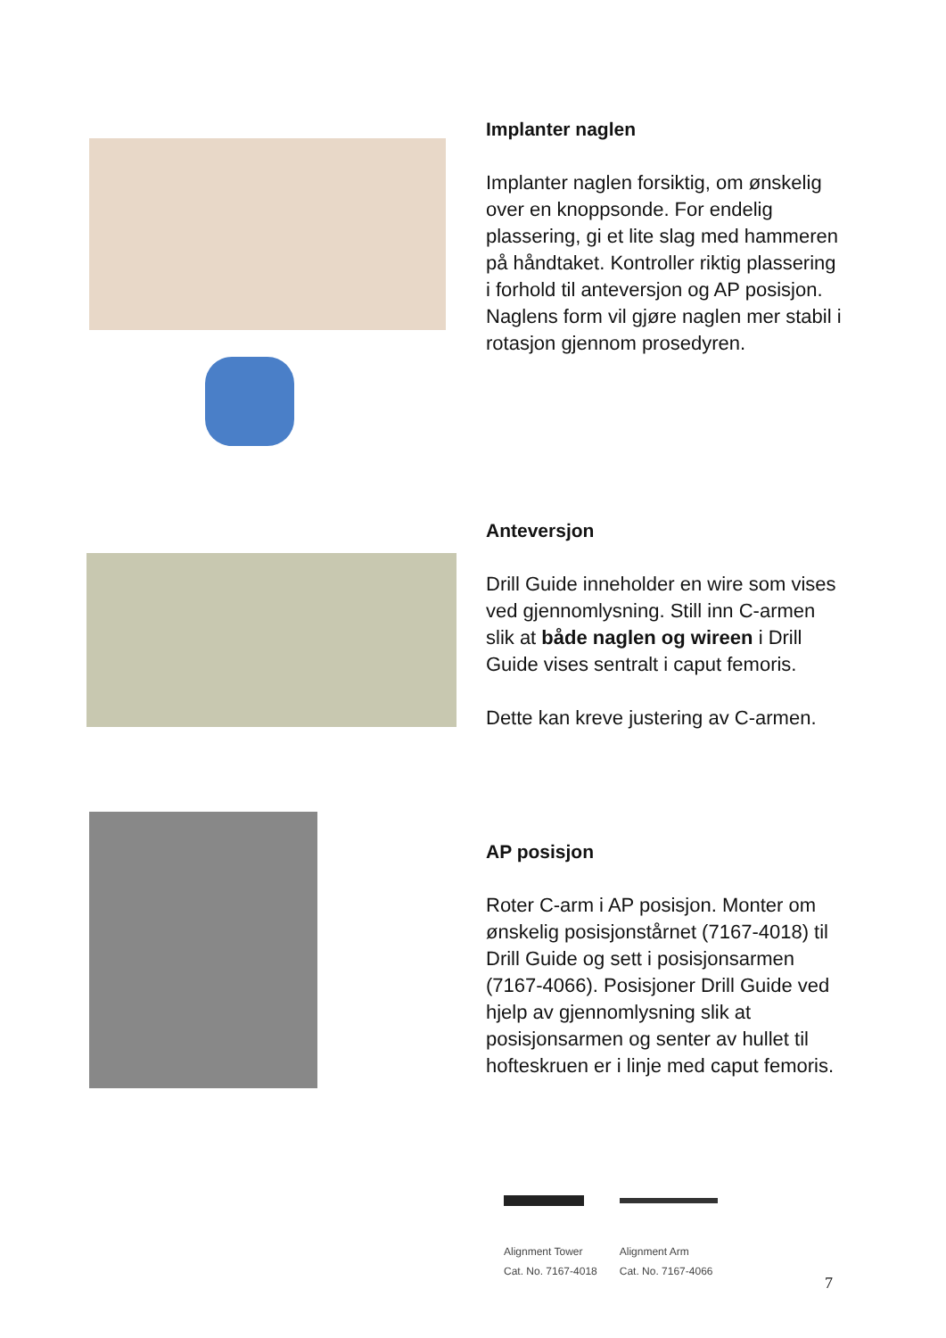Implanter naglen
Implanter naglen forsiktig, om ønskelig over en knoppsonde. For endelig plassering, gi et lite slag med hammeren på håndtaket. Kontroller riktig plassering i forhold til anteversjon og AP posisjon. Naglens form vil gjøre naglen mer stabil i rotasjon gjennom prosedyren.
Anteversjon
Drill Guide inneholder en wire som vises ved gjennomlysning. Still inn C-armen slik at både naglen og wireen i Drill Guide vises sentralt i caput femoris.
Dette kan kreve justering av C-armen.
AP posisjon
Roter C-arm i AP posisjon. Monter om ønskelig posisjonstårnet (7167-4018) til Drill Guide og sett i posisjonsarmen (7167-4066). Posisjoner Drill Guide ved hjelp av gjennomlysning slik at posisjonsarmen og senter av hullet til hofteskruen er i linje med caput femoris.
Alignment Tower
Cat. No. 7167-4018
Alignment Arm
Cat. No. 7167-4066
7